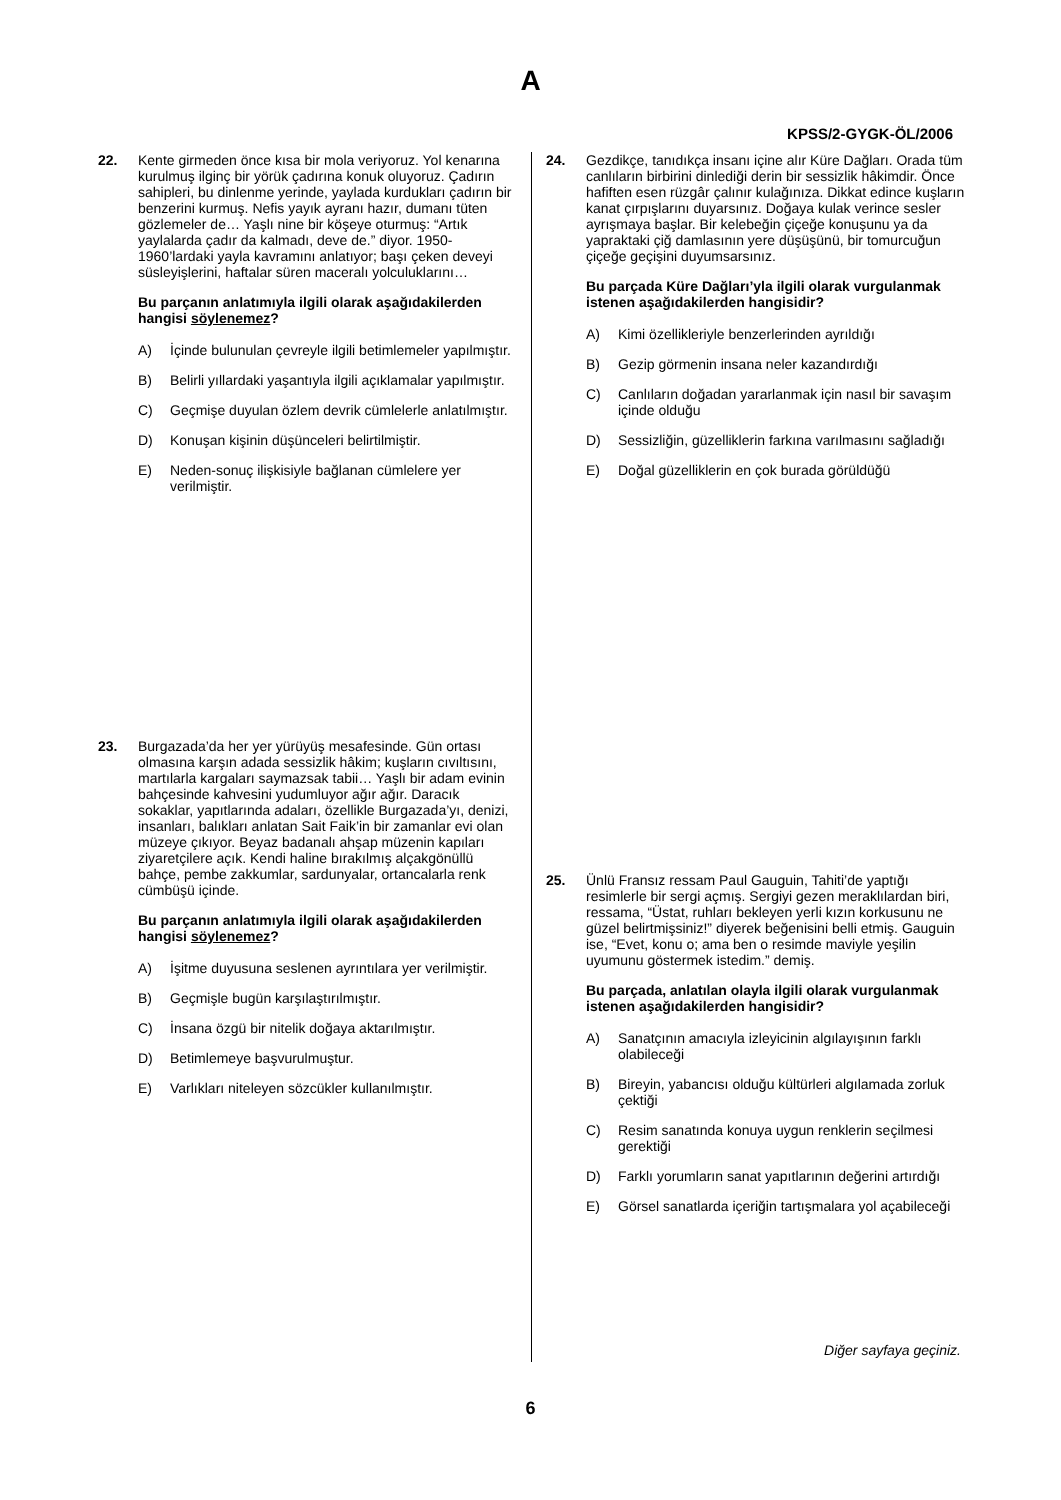A
KPSS/2-GYGK-ÖL/2006
22. Kente girmeden önce kısa bir mola veriyoruz. Yol kenarına kurulmuş ilginç bir yörük çadırına konuk oluyoruz. Çadırın sahipleri, bu dinlenme yerinde, yaylada kurdukları çadırın bir benzerini kurmuş. Nefis yayık ayranı hazır, dumanı tüten gözlemeler de… Yaşlı nine bir köşeye oturmuş: “Artık yaylalarda çadır da kalmadı, deve de.” diyor. 1950-1960’lardaki yayla kavramını anlatıyor; başı çeken deveyi süsleyişlerini, haftalar süren maceralı yolculuklarını…
Bu parçanın anlatımıyla ilgili olarak aşağıdakilerden hangisi söylenemez?
A) İçinde bulunulan çevreyle ilgili betimlemeler yapılmıştır.
B) Belirli yıllardaki yaşantıyla ilgili açıklamalar yapılmıştır.
C) Geçmişe duyulan özlem devrik cümlelerle anlatılmıştır.
D) Konuşan kişinin düşünceleri belirtilmiştir.
E) Neden-sonuç ilişkisiyle bağlanan cümlelere yer verilmiştir.
23. Burgazada’da her yer yürüyüş mesafesinde. Gün ortası olmasına karşın adada sessizlik hâkim; kuşların cıvıltısını, martılarla kargaları saymazsak tabii… Yaşlı bir adam evinin bahçesinde kahvesini yudumluyor ağır ağır. Daracık sokaklar, yapıtlarında adaları, özellikle Burgazada’yı, denizi, insanları, balıkları anlatan Sait Faik’in bir zamanlar evi olan müzeye çıkıyor. Beyaz badanalı ahşap müzenin kapıları ziyaretçilere açık. Kendi haline bırakılmış alçakgönüllü bahçe, pembe zakkumlar, sardunyalar, ortancalarla renk cümbüşü içinde.
Bu parçanın anlatımıyla ilgili olarak aşağıdakilerden hangisi söylenemez?
A) İşitme duyusuna seslenen ayrıntılara yer verilmiştir.
B) Geçmişle bugün karşılaştırılmıştır.
C) İnsana özgü bir nitelik doğaya aktarılmıştır.
D) Betimlemeye başvurulmuştur.
E) Varlıkları niteleyen sözcükler kullanılmıştır.
24. Gezdikçe, tanıdıkça insanı içine alır Küre Dağları. Orada tüm canlıların birbirini dinlediği derin bir sessizlik hâkimdir. Önce hafiften esen rüzgâr çalınır kulağınıza. Dikkat edince kuşların kanat çırpışlarını duyarsınız. Doğaya kulak verince sesler ayrışmaya başlar. Bir kelebeğin çiçeğe konuşunu ya da yapraktaki çiğ damlasının yere düşüşünü, bir tomurcuğun çiçeğe geçişini duyumsarsınız.
Bu parçada Küre Dağları’yla ilgili olarak vurgulanmak istenen aşağıdakilerden hangisidir?
A) Kimi özellikleriyle benzerlerinden ayrıldığı
B) Gezip görmenin insana neler kazandırdığı
C) Canlıların doğadan yararlanmak için nasıl bir savaşım içinde olduğu
D) Sessizliğin, güzelliklerin farkına varılmasını sağladığı
E) Doğal güzelliklerin en çok burada görüldüğü
25. Ünlü Fransız ressam Paul Gauguin, Tahiti’de yaptığı resimlerle bir sergi açmış. Sergiyi gezen meraklılardan biri, ressama, “Üstat, ruhları bekleyen yerli kızın korkusunu ne güzel belirtmişsiniz!” diyerek beğenisini belli etmiş. Gauguin ise, “Evet, konu o; ama ben o resimde maviyle yeşilin uyumunu göstermek istedim.” demiş.
Bu parçada, anlatılan olayla ilgili olarak vurgulanmak istenen aşağıdakilerden hangisidir?
A) Sanatçının amacıyla izleyicinin algılayışının farklı olabileceği
B) Bireyin, yabancısı olduğu kültürleri algılamada zorluk çektiği
C) Resim sanatında konuya uygun renklerin seçilmesi gerektiği
D) Farklı yorumların sanat yapıtlarının değerini artırdığı
E) Görsel sanatlarda içeriğin tartışmalara yol açabileceği
Diğer sayfaya geçiniz.
6